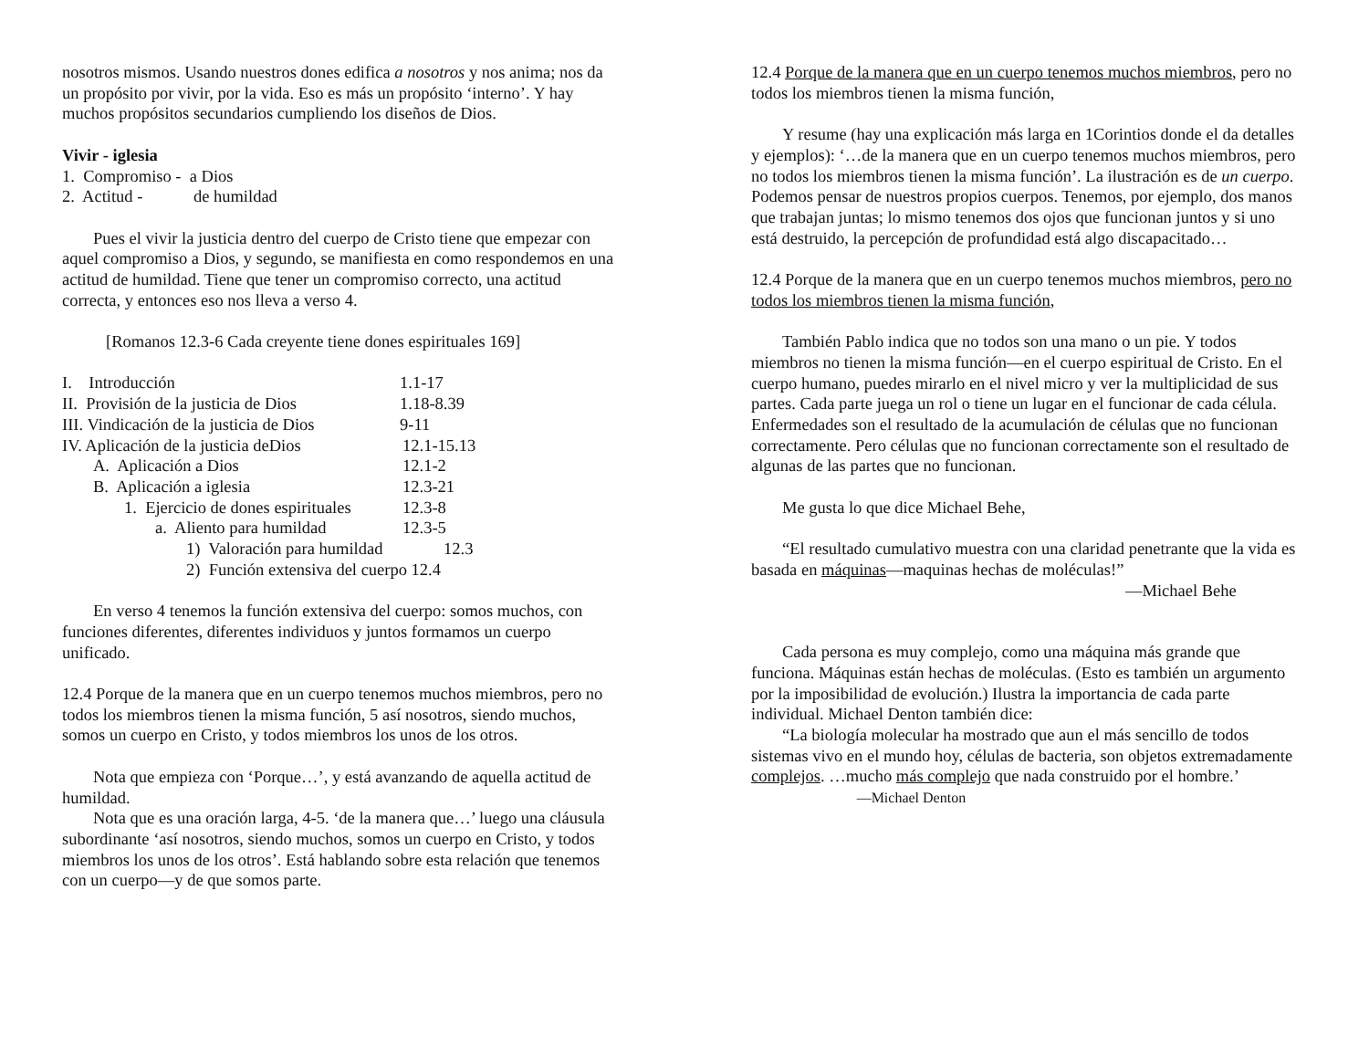nosotros mismos. Usando nuestros dones edifica a nosotros y nos anima; nos da un propósito por vivir, por la vida. Eso es más un propósito ‘interno’. Y hay muchos propósitos secundarios cumpliendo los diseños de Dios.
Vivir - iglesia
1. Compromiso - a Dios
2. Actitud - de humildad
Pues el vivir la justicia dentro del cuerpo de Cristo tiene que empezar con aquel compromiso a Dios, y segundo, se manifiesta en como respondemos en una actitud de humildad. Tiene que tener un compromiso correcto, una actitud correcta, y entonces eso nos lleva a verso 4.
[Romanos 12.3-6 Cada creyente tiene dones espirituales 169]
I. Introducción 1.1-17
II. Provisión de la justicia de Dios 1.18-8.39
III. Vindicación de la justicia de Dios 9-11
IV. Aplicación de la justicia deDios 12.1-15.13
A. Aplicación a Dios 12.1-2
B. Aplicación a iglesia 12.3-21
1. Ejercicio de dones espirituales 12.3-8
a. Aliento para humildad 12.3-5
1) Valoración para humildad 12.3
2) Función extensiva del cuerpo 12.4
En verso 4 tenemos la función extensiva del cuerpo: somos muchos, con funciones diferentes, diferentes individuos y juntos formamos un cuerpo unificado.
12.4 Porque de la manera que en un cuerpo tenemos muchos miembros, pero no todos los miembros tienen la misma función, 5 así nosotros, siendo muchos, somos un cuerpo en Cristo, y todos miembros los unos de los otros.
Nota que empieza con ‘Porque…’, y está avanzando de aquella actitud de humildad.
Nota que es una oración larga, 4-5. ‘de la manera que…’ luego una cláusula subordinante ‘así nosotros, siendo muchos, somos un cuerpo en Cristo, y todos miembros los unos de los otros’. Está hablando sobre esta relación que tenemos con un cuerpo—y de que somos parte.
12.4 Porque de la manera que en un cuerpo tenemos muchos miembros, pero no todos los miembros tienen la misma función,
Y resume (hay una explicación más larga en 1Corintios donde el da detalles y ejemplos): ‘…de la manera que en un cuerpo tenemos muchos miembros, pero no todos los miembros tienen la misma función’. La ilustración es de un cuerpo. Podemos pensar de nuestros propios cuerpos. Tenemos, por ejemplo, dos manos que trabajan juntas; lo mismo tenemos dos ojos que funcionan juntos y si uno está destruido, la percepción de profundidad está algo discapacitado…
12.4 Porque de la manera que en un cuerpo tenemos muchos miembros, pero no todos los miembros tienen la misma función,
También Pablo indica que no todos son una mano o un pie. Y todos miembros no tienen la misma función—en el cuerpo espiritual de Cristo. En el cuerpo humano, puedes mirarlo en el nivel micro y ver la multiplicidad de sus partes. Cada parte juega un rol o tiene un lugar en el funcionar de cada célula. Enfermedades son el resultado de la acumulación de células que no funcionan correctamente. Pero células que no funcionan correctamente son el resultado de algunas de las partes que no funcionan.
Me gusta lo que dice Michael Behe,
“El resultado cumulativo muestra con una claridad penetrante que la vida es basada en máquinas—maquinas hechas de moléculas!”
—Michael Behe
Cada persona es muy complejo, como una máquina más grande que funciona. Máquinas están hechas de moléculas. (Esto es también un argumento por la imposibilidad de evolución.) Ilustra la importancia de cada parte individual. Michael Denton también dice:
“La biología molecular ha mostrado que aun el más sencillo de todos sistemas vivo en el mundo hoy, células de bacteria, son objetos extremadamente complejos. …mucho más complejo que nada construido por el hombre.’ —Michael Denton